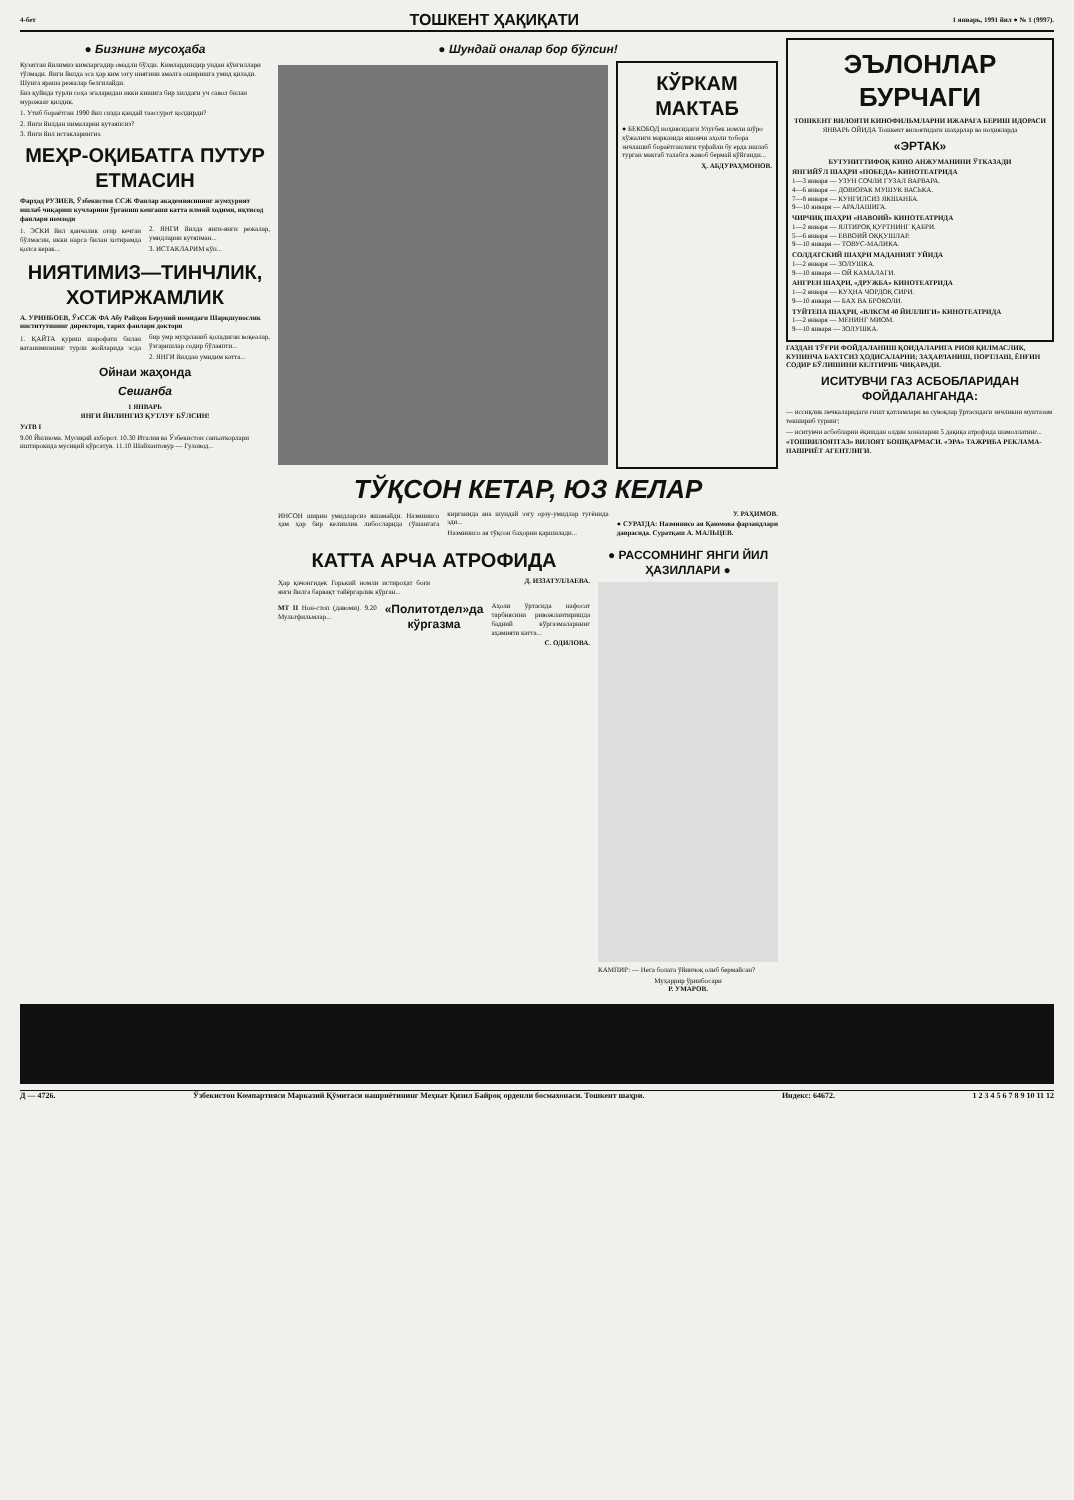4-бет ТОШКЕНТ ҲАҚИҚАТИ 1 январь, 1991 йил ● № 1 (9997).
● Бизнинг мусоҳаба
Кузатган йилимиз кимлаpгадир омадли бўлди. Кимлардиндир ундан кўнгиллари тўлмади. Янги йилда эса ҳар ким эзгу ниятнни амалга оширишга умид қилади. Шунга яраша режалар белгилайди.
Биз қуйида турли соҳа эгаларидан икки кишига бир хилдаги уч савол билан мурожаат қилдик.
1. Утиб бораётган 1990 йил сизда қандай таассурот қолдирди?
2. Янги йилдан нималарни кутаяпсиз?
3. Янги йил истакларингиз.
МЕҲР-ОҚИБАТГА ПУТУР ЕТМАСИН
Фарҳод РУЗИЕВ, Ўзбекистон ССЖ Фанлар академиясининг жумҳурият ишлаб чиқариш кучларини ўрганиш кенгаши катта илмий ходими, иқтисод фанлари номзоди
1. ЭСКИ йил қанчалик оғир кечган бўлмасин, икки нарса билан хотирамда қолса керак...
2. ЯНГИ йилда янги-янги режалар, умидларни кутяпман...
3. ИСТАКЛАРИМ кўп...
НИЯТИМИЗ—ТИНЧЛИК, ХОТИРЖАМЛИК
А. УРИНБОЕВ, ЎзССЖ ФА Абу Райҳон Беруний номидаги Шарқшунослик институтининг директори, тарих фанлари доктори
1. ҚАЙТА қуриш шарофати билан ватанимизнинг турли жойларида эсда бир умр муҳрланиб қоладиган воқеалар, ўзгаришлар содир бўлаяпти...
2. ЯНГИ йилдан умидим катта...
Ойнаи жаҳонда
Сешанба
1 ЯНВАРЬ
ЯНГИ ЙИЛИНГИЗ ҚУТЛУҒ БЎЛСИН!
УзТВ I
9.00 Йилнома. Мусиқий ахборот. 10.30 Италия ва Ўзбекистон санъаткорлари иштирокида мусиқий кўрсатув. 11.10 Шайхантовур — Гуловод...
● Шундай оналар бор бўлсин!
КЎРКАМ МАКТАБ
● БЕКОБОД ноҳиясидаги Улуғбек номли шўро хўжалиги марказида яшовчи аҳоли тобора зичлашиб бораётганлиги туфайли бу ерда ишлаб турган мактаб талабга жавоб бермай қўйганди...
Ҳ. АБДУРАҲМОНОВ.
ТЎҚСОН КЕТАР, ЮЗ КЕЛАР
ИНСОН ширин умидларсиз яшамайди. Назминисо ҳам ҳар бир келинлик либосларида гўшангага кирганида ана шундай эзгу орзу-умидлар туғёнида эди...
Назминисо ая тўқсон баҳорни қаршилади...
У. РАҲИМОВ.
● СУРАТДА: Назминисо ая Қаюмова фарзандлари даврасида. Суратқаш А. МАЛЬЦЕВ.
КАТТА АРЧА АТРОФИДА
Ҳар қачонгидек Горький номли истироҳат боғи янги йилга барвақт тайёргарлик кўрган...
Д. ИЗЗАТУЛЛАЕВА.
МТ II Нон-стоп (давоми). 9.20 Мультфильмлар...
«Политотдел»да кўргазма
Аҳоли ўртасида нафосат тарбиясини ривожлантиришда бадиий кўргазмаларнинг аҳамияти катта...
С. ОДИЛОВА.
● РАССОМНИНГ ЯНГИ ЙИЛ ҲАЗИЛЛАРИ ●
КАМПИР: — Нега болага ўйинчоқ олиб бермайсан?
Муҳаррир ўринбосари
Р. УМАРОВ.
ЭЪЛОНЛАР БУРЧАГИ
ТОШКЕНТ ВИЛОЯТИ КИНОФИЛЬМЛАРНИ ИЖАРАГА БЕРИШ ИДОРАСИ
ЯНВАРЬ ОЙИДА Тошкент вилоятидаги шаҳарлар ва ноҳияларда
«ЭРТАК»
БУТУНИТТИФОҚ КИНО АНЖУМАНИНИ ЎТКАЗАДИ
ЯНГИЙЎЛ ШАҲРИ «ПОБЕДА» КИНОТЕАТРИДА
1—3 января — УЗУН СОЧЛИ ГУЗАЛ ВАРВАРА.
4—6 января — ДОВЮРАК МУШУК ВАСЬКА.
7—8 января — КУНГИЛСИЗ ЯКШАНБА.
9—10 января — АРАЛАШИГА.
ЧИРЧИҚ ШАҲРИ «НАВОИЙ» КИНОТЕАТРИДА
1—2 января — ЯЛТИРОҚ ҚУРТНИНГ ҚАБРИ.
5—6 января — ЕВВОИЙ ОҚҚУШЛАР.
9—10 января — ТОВУС-МАЛИКА.
СОЛДАТСКИЙ ШАҲРИ МАДАНИЯТ УЙИДА
1—2 января — ЗОЛУШКА.
9—10 января — ОЙ КАМАЛАГИ.
АНГРЕН ШАҲРИ, «ДРУЖБА» КИНОТЕАТРИДА
1—2 января — КУҲНА ЧОРДОҚ СИРИ.
9—10 января — БАХ ВА БРОКОЛИ.
ТУЙТЕПА ШАҲРИ, «ВЛКСМ 40 ЙИЛЛИГИ» КИНОТЕАТРИДА
1—2 января — МЕНИНГ МИОМ.
9—10 января — ЗОЛУШКА.
ГАЗДАН ТЎҒРИ ФОЙДАЛАНИШ ҚОИДАЛАРИГА РИОЯ ҚИЛМАСЛИК, КУПИНЧА БАХТСИЗ ҲОДИСАЛАРНИ; ЗАҲАРЛАНИШ, ПОРТЛАШ, ЁНҒИН СОДИР БЎЛИШИНИ КЕЛТИРИБ ЧИҚАРАДИ.
ИСИТУВЧИ ГАЗ АСБОБЛАРИДАН ФОЙДАЛАНГАНДА:
— иссиқлик печкаларидаги ғишт қатламлари ва сувоқлар ўртасидаги зичликни мунтазам текшириб туринг;
— иситувчи асбобларни ёқишдан олдин хоналарни 5 дақиқа атрофида шамоллатинг...
«ТОШВИЛОЯТГАЗ» ВИЛОЯТ БОШҚАРМАСИ. «ЭРА» ТАЖРИБА РЕКЛАМА-НАШРИЁТ АГЕНТЛИГИ.
Д — 4726. Ўзбекистон Компартияси Марказий Қўмитаси нашриётининг Меҳнат Қизил Байроқ орденли босмахонаси. Тошкент шаҳри. Индекс: 64672. 1 2 3 4 5 6 7 8 9 10 11 12